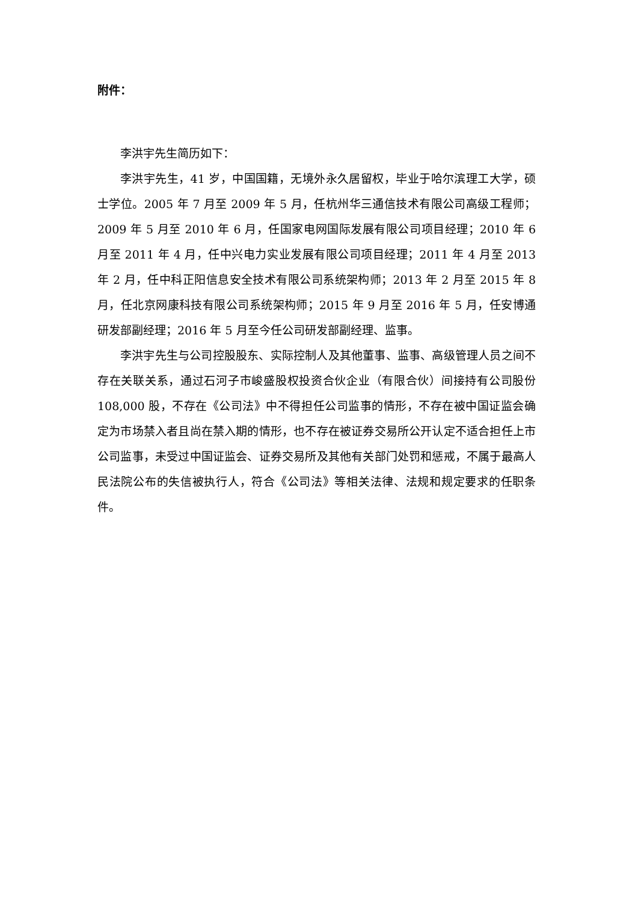附件：
李洪宇先生简历如下：
李洪宇先生，41 岁，中国国籍，无境外永久居留权，毕业于哈尔滨理工大学，硕士学位。2005 年 7 月至 2009 年 5 月，任杭州华三通信技术有限公司高级工程师；2009 年 5 月至 2010 年 6 月，任国家电网国际发展有限公司项目经理；2010 年 6 月至 2011 年 4 月，任中兴电力实业发展有限公司项目经理；2011 年 4 月至 2013 年 2 月，任中科正阳信息安全技术有限公司系统架构师；2013 年 2 月至 2015 年 8 月，任北京网康科技有限公司系统架构师；2015 年 9 月至 2016 年 5 月，任安博通研发部副经理；2016 年 5 月至今任公司研发部副经理、监事。
李洪宇先生与公司控股股东、实际控制人及其他董事、监事、高级管理人员之间不存在关联关系，通过石河子市峻盛股权投资合伙企业（有限合伙）间接持有公司股份 108,000 股，不存在《公司法》中不得担任公司监事的情形，不存在被中国证监会确定为市场禁入者且尚在禁入期的情形，也不存在被证券交易所公开认定不适合担任上市公司监事，未受过中国证监会、证券交易所及其他有关部门处罚和惩戒，不属于最高人民法院公布的失信被执行人，符合《公司法》等相关法律、法规和规定要求的任职条件。